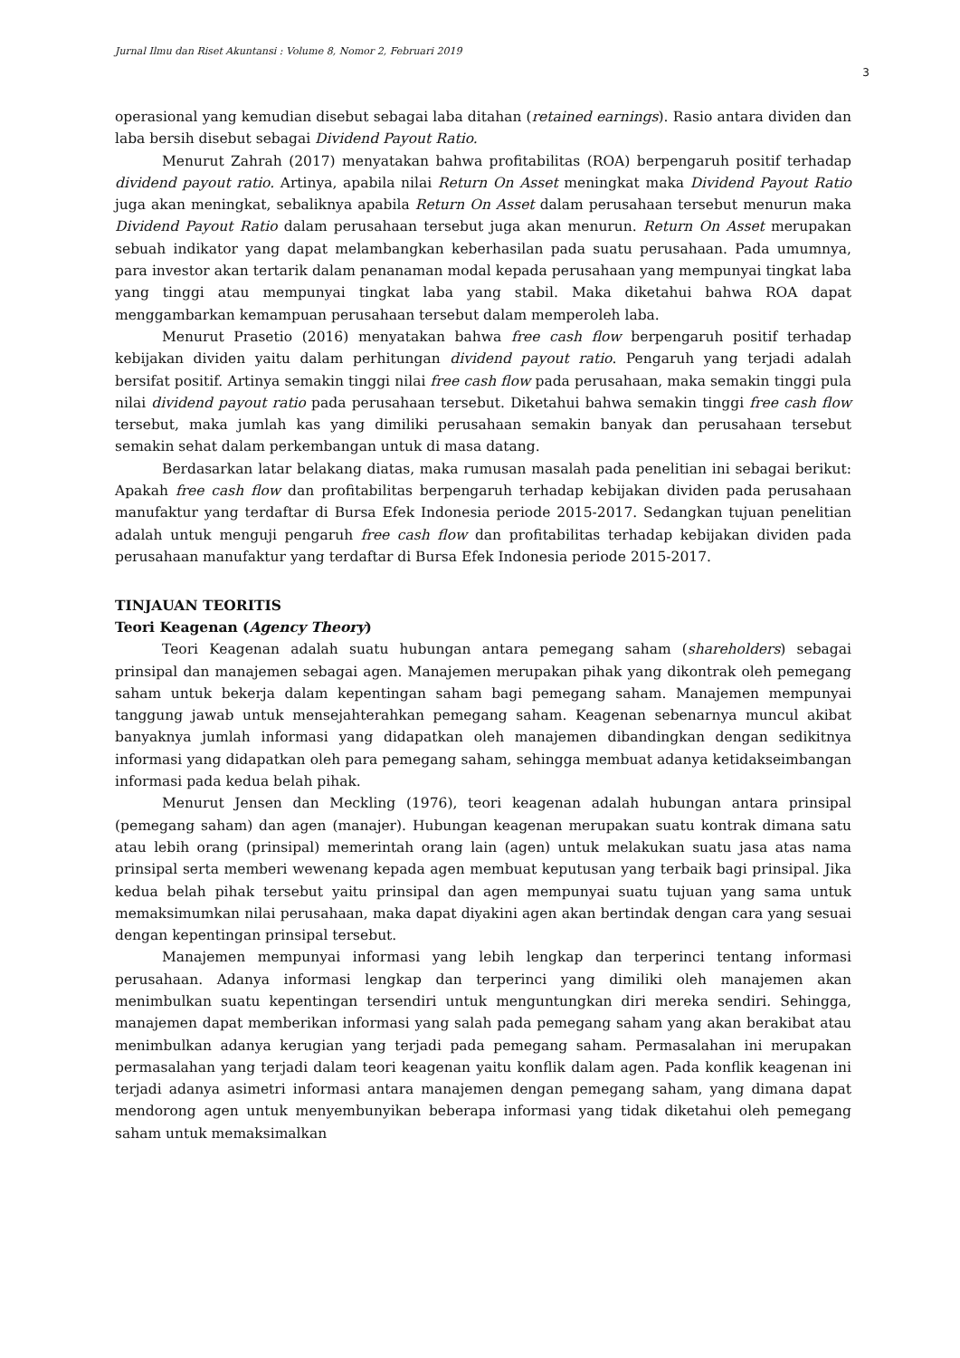Jurnal Ilmu dan Riset Akuntansi : Volume 8, Nomor 2, Februari 2019
3
operasional yang kemudian disebut sebagai laba ditahan (retained earnings). Rasio antara dividen dan laba bersih disebut sebagai Dividend Payout Ratio.
Menurut Zahrah (2017) menyatakan bahwa profitabilitas (ROA) berpengaruh positif terhadap dividend payout ratio. Artinya, apabila nilai Return On Asset meningkat maka Dividend Payout Ratio juga akan meningkat, sebaliknya apabila Return On Asset dalam perusahaan tersebut menurun maka Dividend Payout Ratio dalam perusahaan tersebut juga akan menurun. Return On Asset merupakan sebuah indikator yang dapat melambangkan keberhasilan pada suatu perusahaan. Pada umumnya, para investor akan tertarik dalam penanaman modal kepada perusahaan yang mempunyai tingkat laba yang tinggi atau mempunyai tingkat laba yang stabil. Maka diketahui bahwa ROA dapat menggambarkan kemampuan perusahaan tersebut dalam memperoleh laba.
Menurut Prasetio (2016) menyatakan bahwa free cash flow berpengaruh positif terhadap kebijakan dividen yaitu dalam perhitungan dividend payout ratio. Pengaruh yang terjadi adalah bersifat positif. Artinya semakin tinggi nilai free cash flow pada perusahaan, maka semakin tinggi pula nilai dividend payout ratio pada perusahaan tersebut. Diketahui bahwa semakin tinggi free cash flow tersebut, maka jumlah kas yang dimiliki perusahaan semakin banyak dan perusahaan tersebut semakin sehat dalam perkembangan untuk di masa datang.
Berdasarkan latar belakang diatas, maka rumusan masalah pada penelitian ini sebagai berikut: Apakah free cash flow dan profitabilitas berpengaruh terhadap kebijakan dividen pada perusahaan manufaktur yang terdaftar di Bursa Efek Indonesia periode 2015-2017. Sedangkan tujuan penelitian adalah untuk menguji pengaruh free cash flow dan profitabilitas terhadap kebijakan dividen pada perusahaan manufaktur yang terdaftar di Bursa Efek Indonesia periode 2015-2017.
TINJAUAN TEORITIS
Teori Keagenan (Agency Theory)
Teori Keagenan adalah suatu hubungan antara pemegang saham (shareholders) sebagai prinsipal dan manajemen sebagai agen. Manajemen merupakan pihak yang dikontrak oleh pemegang saham untuk bekerja dalam kepentingan saham bagi pemegang saham. Manajemen mempunyai tanggung jawab untuk mensejahterahkan pemegang saham. Keagenan sebenarnya muncul akibat banyaknya jumlah informasi yang didapatkan oleh manajemen dibandingkan dengan sedikitnya informasi yang didapatkan oleh para pemegang saham, sehingga membuat adanya ketidakseimbangan informasi pada kedua belah pihak.
Menurut Jensen dan Meckling (1976), teori keagenan adalah hubungan antara prinsipal (pemegang saham) dan agen (manajer). Hubungan keagenan merupakan suatu kontrak dimana satu atau lebih orang (prinsipal) memerintah orang lain (agen) untuk melakukan suatu jasa atas nama prinsipal serta memberi wewenang kepada agen membuat keputusan yang terbaik bagi prinsipal. Jika kedua belah pihak tersebut yaitu prinsipal dan agen mempunyai suatu tujuan yang sama untuk memaksimumkan nilai perusahaan, maka dapat diyakini agen akan bertindak dengan cara yang sesuai dengan kepentingan prinsipal tersebut.
Manajemen mempunyai informasi yang lebih lengkap dan terperinci tentang informasi perusahaan. Adanya informasi lengkap dan terperinci yang dimiliki oleh manajemen akan menimbulkan suatu kepentingan tersendiri untuk menguntungkan diri mereka sendiri. Sehingga, manajemen dapat memberikan informasi yang salah pada pemegang saham yang akan berakibat atau menimbulkan adanya kerugian yang terjadi pada pemegang saham. Permasalahan ini merupakan permasalahan yang terjadi dalam teori keagenan yaitu konflik dalam agen. Pada konflik keagenan ini terjadi adanya asimetri informasi antara manajemen dengan pemegang saham, yang dimana dapat mendorong agen untuk menyembunyikan beberapa informasi yang tidak diketahui oleh pemegang saham untuk memaksimalkan